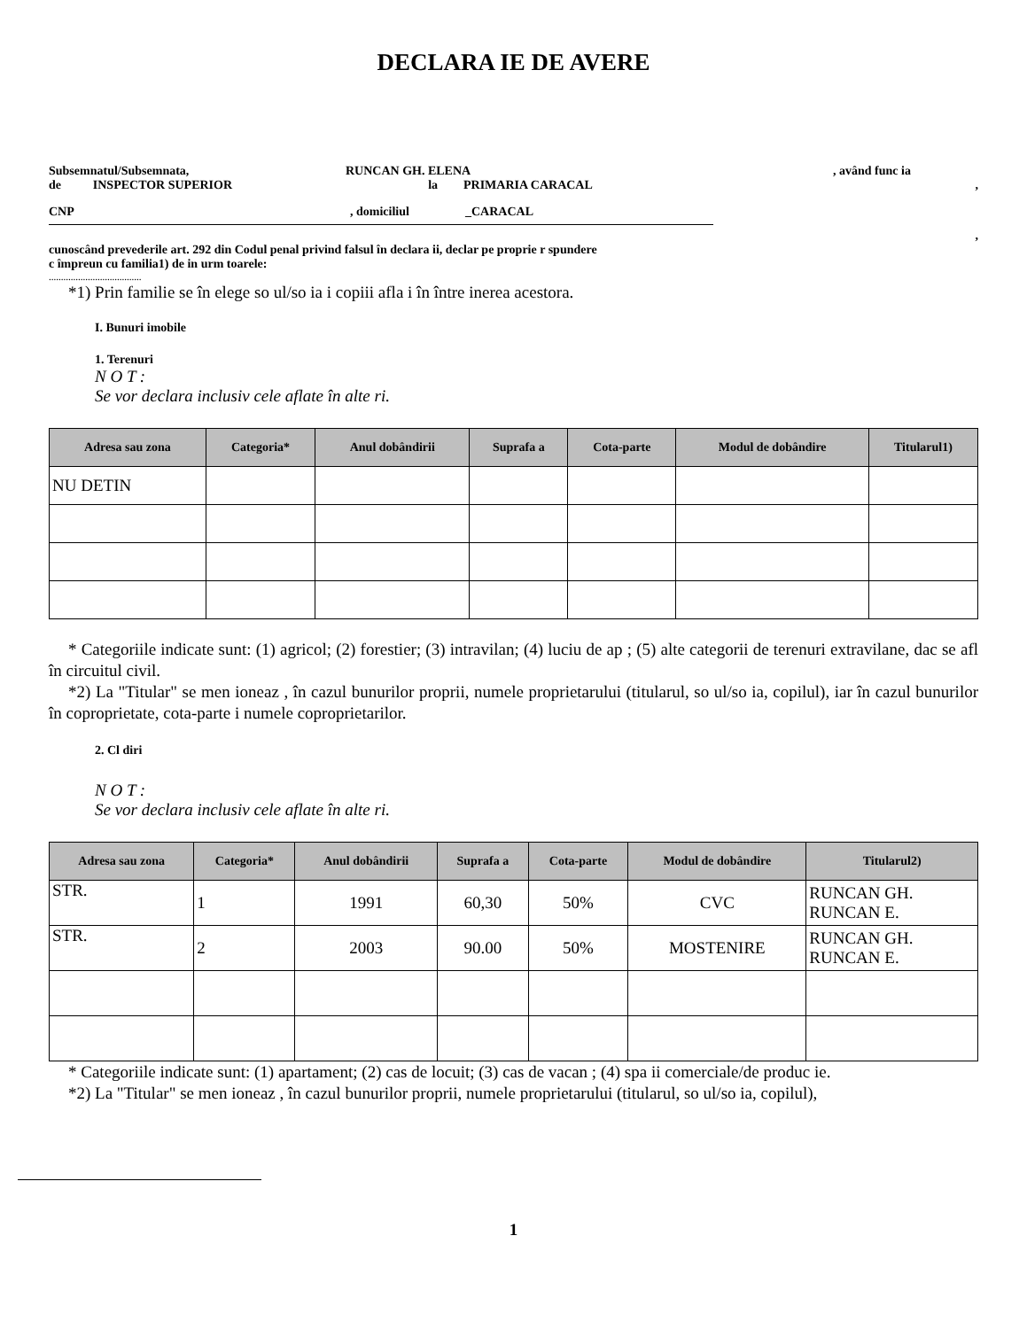DECLARA IE DE AVERE
Subsemnatul/Subsemnata, RUNCAN GH. ELENA, având func ia
de INSPECTOR SUPERIOR la PRIMARIA CARACAL,
CNP, domiciliul _CARACAL
,
cunoscând prevederile art. 292 din Codul penal privind falsul în declara ii, declar pe proprie r spundere
c împreun cu familia1) de in urm toarele:
......................................
*1) Prin familie se în elege so ul/so ia i copiii afla i în între inerea acestora.
I. Bunuri imobile
1. Terenuri
N O T :
Se vor declara inclusiv cele aflate în alte ri.
| Adresa sau zona | Categoria* | Anul dobândirii | Suprafa a | Cota-parte | Modul de dobândire | Titularul1) |
| --- | --- | --- | --- | --- | --- | --- |
| NU DETIN | | | | | | |
* Categoriile indicate sunt: (1) agricol; (2) forestier; (3) intravilan; (4) luciu de ap ; (5) alte categorii de terenuri extravilane, dac se afl în circuitul civil.
*2) La "Titular" se men ioneaz , în cazul bunurilor proprii, numele proprietarului (titularul, so ul/so ia, copilul), iar în cazul bunurilor în coproprietate, cota-parte i numele coproprietarilor.
2. Cl diri
N O T :
Se vor declara inclusiv cele aflate în alte ri.
| Adresa sau zona | Categoria* | Anul dobândirii | Suprafa a | Cota-parte | Modul de dobândire | Titularul2) |
| --- | --- | --- | --- | --- | --- | --- |
| STR. | 1 | 1991 | 60,30 | 50% | CVC | RUNCAN GH. RUNCAN E. |
| STR. | 2 | 2003 | 90.00 | 50% | MOSTENIRE | RUNCAN GH. RUNCAN E. |
* Categoriile indicate sunt: (1) apartament; (2) cas de locuit; (3) cas de vacan ; (4) spa ii comerciale/de produc ie.
*2) La "Titular" se men ioneaz , în cazul bunurilor proprii, numele proprietarului (titularul, so ul/so ia, copilul),
1